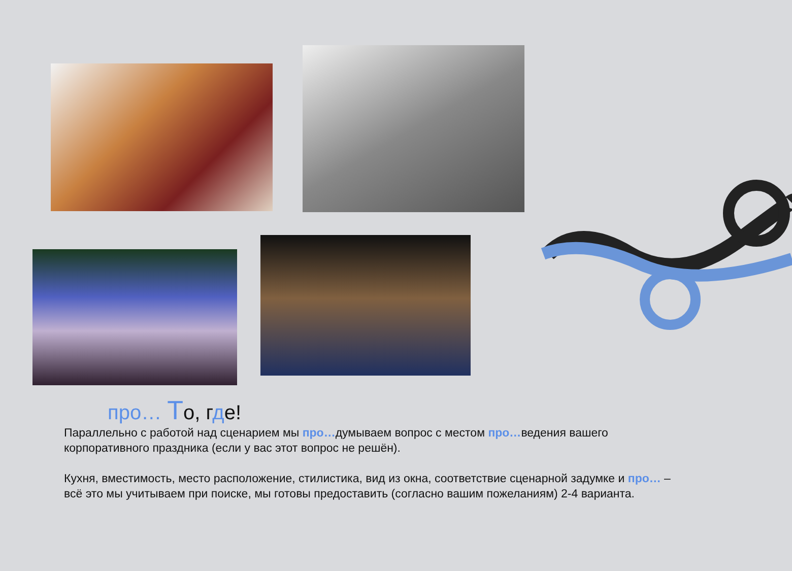про… То, где!
Параллельно с работой над сценарием мы про…думываем вопрос с местом про…ведения вашего корпоративного праздника (если у вас этот вопрос не решён).
Кухня, вместимость, место расположение, стилистика, вид из окна, соответствие сценарной задумке и про… – всё это мы учитываем при поиске, мы готовы предоставить (согласно вашим пожеланиям) 2-4 варианта.